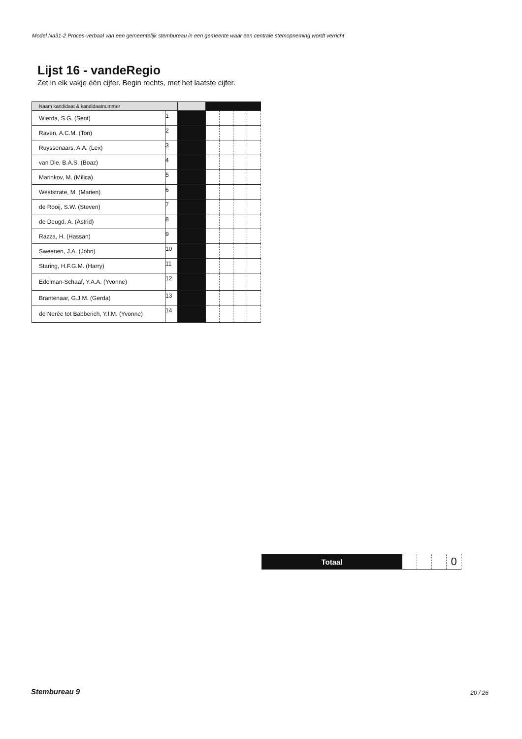Model Na31-2 Proces-verbaal van een gemeentelijk stembureau in een gemeente waar een centrale stemopneming wordt verricht
Lijst 16 - vandeRegio
Zet in elk vakje één cijfer. Begin rechts, met het laatste cijfer.
| Naam kandidaat & kandidaatnummer | | | | | | |
| --- | --- | --- | --- | --- | --- | --- |
| Wierda, S.G. (Sent) | 1 | | | | | |
| Raven, A.C.M. (Ton) | 2 | | | | | |
| Ruyssenaars, A.A. (Lex) | 3 | | | | | |
| van Die, B.A.S. (Boaz) | 4 | | | | | |
| Marinkov, M. (Milica) | 5 | | | | | |
| Weststrate, M. (Marien) | 6 | | | | | |
| de Rooij, S.W. (Steven) | 7 | | | | | |
| de Deugd, A. (Astrid) | 8 | | | | | |
| Razza, H. (Hassan) | 9 | | | | | |
| Sweenen, J.A. (John) | 10 | | | | | |
| Staring, H.F.G.M. (Harry) | 11 | | | | | |
| Edelman-Schaaf, Y.A.A. (Yvonne) | 12 | | | | | |
| Brantenaar, G.J.M. (Gerda) | 13 | | | | | |
| de Nerée tot Babberich, Y.I.M. (Yvonne) | 14 | | | | | |
| Totaal | | | | 0 |
Stembureau 9 20 / 26